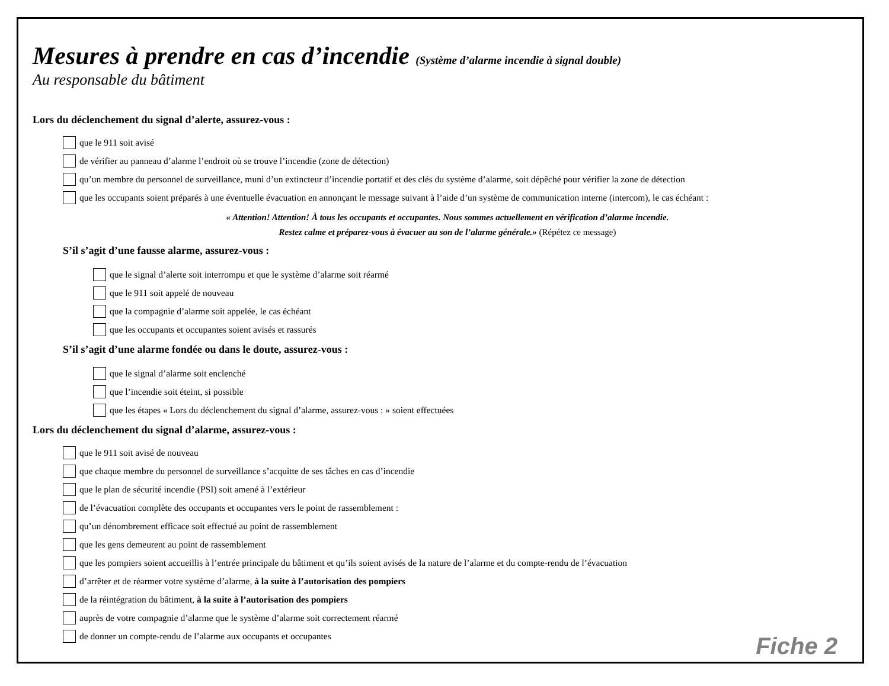Mesures à prendre en cas d’incendie (Système d’alarme incendie à signal double)
Au responsable du bâtiment
Lors du déclenchement du signal d’alerte, assurez-vous :
que le 911 soit avisé
de vérifier au panneau d’alarme l’endroit où se trouve l’incendie (zone de détection)
qu’un membre du personnel de surveillance, muni d’un extincteur d’incendie portatif et des clés du système d’alarme, soit dépêché pour vérifier la zone de détection
que les occupants soient préparés à une éventuelle évacuation en annonçant le message suivant à l’aide d’un système de communication interne (intercom), le cas échéant :
« Attention! Attention! À tous les occupants et occupantes. Nous sommes actuellement en vérification d’alarme incendie.
Restez calme et préparez-vous à évacuer au son de l’alarme générale.» (Répétez ce message)
S’il s’agit d’une fausse alarme, assurez-vous :
que le signal d’alerte soit interrompu et que le système d’alarme soit réarmé
que le 911 soit appelé de nouveau
que la compagnie d’alarme soit appelée, le cas échéant
que les occupants et occupantes soient avisés et rassurés
S’il s’agit d’une alarme fondée ou dans le doute, assurez-vous :
que le signal d’alarme soit enclenché
que l’incendie soit éteint, si possible
que les étapes « Lors du déclenchement du signal d’alarme, assurez-vous : » soient effectuées
Lors du déclenchement du signal d’alarme, assurez-vous :
que le 911 soit avisé de nouveau
que chaque membre du personnel de surveillance s’acquitte de ses tâches en cas d’incendie
que le plan de sécurité incendie (PSI) soit amené à l’extérieur
de l’évacuation complète des occupants et occupantes vers le point de rassemblement :
qu’un dénombrement efficace soit effectué au point de rassemblement
que les gens demeurent au point de rassemblement
que les pompiers soient accueillis à l’entrée principale du bâtiment et qu’ils soient avisés de la nature de l’alarme et du compte-rendu de l’évacuation
d’arrêter et de réarmer votre système d’alarme, à la suite à l’autorisation des pompiers
de la réintégration du bâtiment, à la suite à l’autorisation des pompiers
auprès de votre compagnie d’alarme que le système d’alarme soit correctement réarmé
de donner un compte-rendu de l’alarme aux occupants et occupantes
Fiche 2